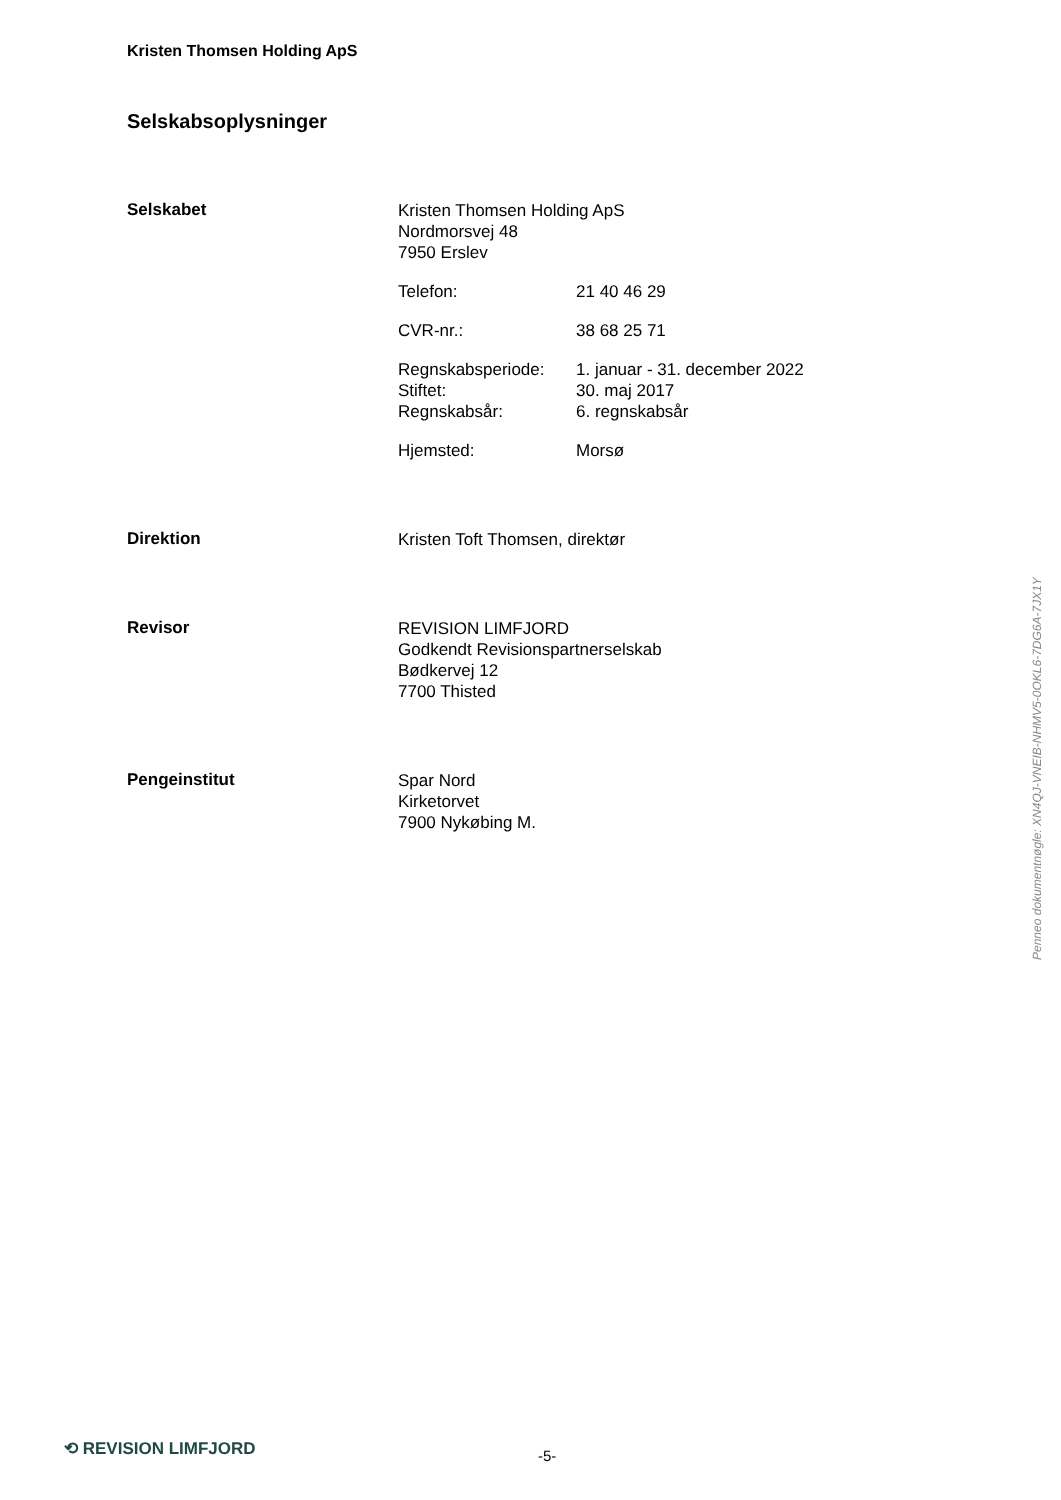Kristen Thomsen Holding ApS
Selskabsoplysninger
Selskabet
Kristen Thomsen Holding ApS
Nordmorsvej 48
7950 Erslev
Telefon: 21 40 46 29
CVR-nr.: 38 68 25 71
Regnskabsperiode: 1. januar - 31. december 2022 Stiftet: 30. maj 2017 Regnskabsår: 6. regnskabsår
Hjemsted: Morsø
Direktion
Kristen Toft Thomsen, direktør
Revisor
REVISION LIMFJORD
Godkendt Revisionspartnerselskab
Bødkervej 12
7700 Thisted
Pengeinstitut
Spar Nord
Kirketorvet
7900 Nykøbing M.
Penneo dokumentnøgle: XN4QJ-VNEIB-NHMV5-0OKL6-7DG6A-7JX1Y
⟲ REVISION LIMFJORD -5-